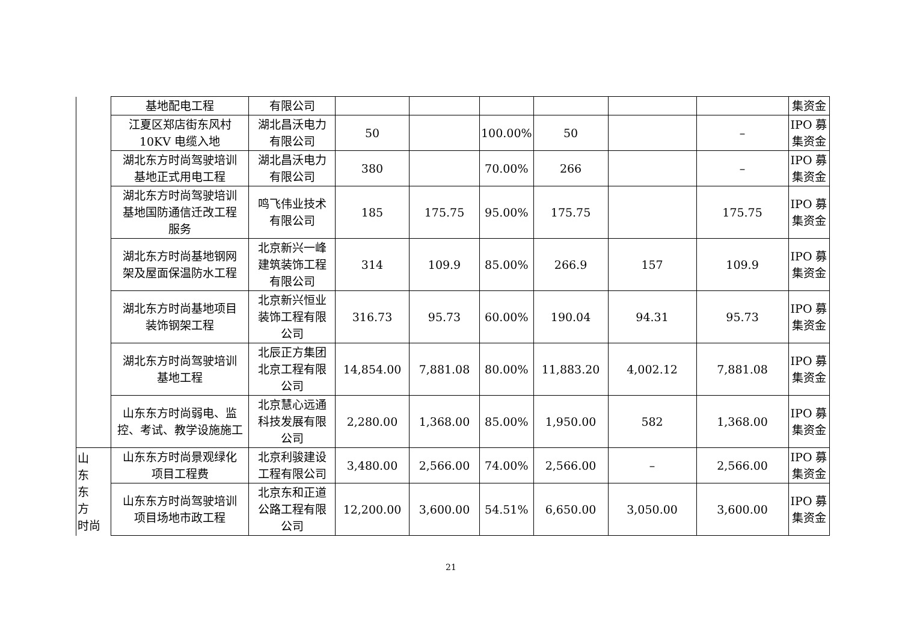| | 基地配电工程 | 有限公司 | | | | | | | 集资金 |
| | 江夏区郑店街东风村 10KV 电缆入地 | 湖北昌沃电力 有限公司 | 50 | | 100.00% | 50 | | – | IPO 募 集资金 |
| | 湖北东方时尚驾驶培训 基地正式用电工程 | 湖北昌沃电力 有限公司 | 380 | | 70.00% | 266 | | – | IPO 募 集资金 |
| | 湖北东方时尚驾驶培训 基地国防通信迁改工程 服务 | 鸣飞伟业技术 有限公司 | 185 | 175.75 | 95.00% | 175.75 | | 175.75 | IPO 募 集资金 |
| | 湖北东方时尚基地钢网 架及屋面保温防水工程 | 北京新兴一峰 建筑装饰工程 有限公司 | 314 | 109.9 | 85.00% | 266.9 | 157 | 109.9 | IPO 募 集资金 |
| | 湖北东方时尚基地项目 装饰钢架工程 | 北京新兴恒业 装饰工程有限 公司 | 316.73 | 95.73 | 60.00% | 190.04 | 94.31 | 95.73 | IPO 募 集资金 |
| | 湖北东方时尚驾驶培训 基地工程 | 北辰正方集团 北京工程有限 公司 | 14,854.00 | 7,881.08 | 80.00% | 11,883.20 | 4,002.12 | 7,881.08 | IPO 募 集资金 |
| | 山东东方时尚弱电、监 控、考试、教学设施施工 | 北京慧心远通 科技发展有限 公司 | 2,280.00 | 1,368.00 | 85.00% | 1,950.00 | 582 | 1,368.00 | IPO 募 集资金 |
| 山 东 东 方 时尚 | 山东东方时尚景观绿化 项目工程费 | 北京利骏建设 工程有限公司 | 3,480.00 | 2,566.00 | 74.00% | 2,566.00 | – | 2,566.00 | IPO 募 集资金 |
| | 山东东方时尚驾驶培训 项目场地市政工程 | 北京东和正道 公路工程有限 公司 | 12,200.00 | 3,600.00 | 54.51% | 6,650.00 | 3,050.00 | 3,600.00 | IPO 募 集资金 |
21